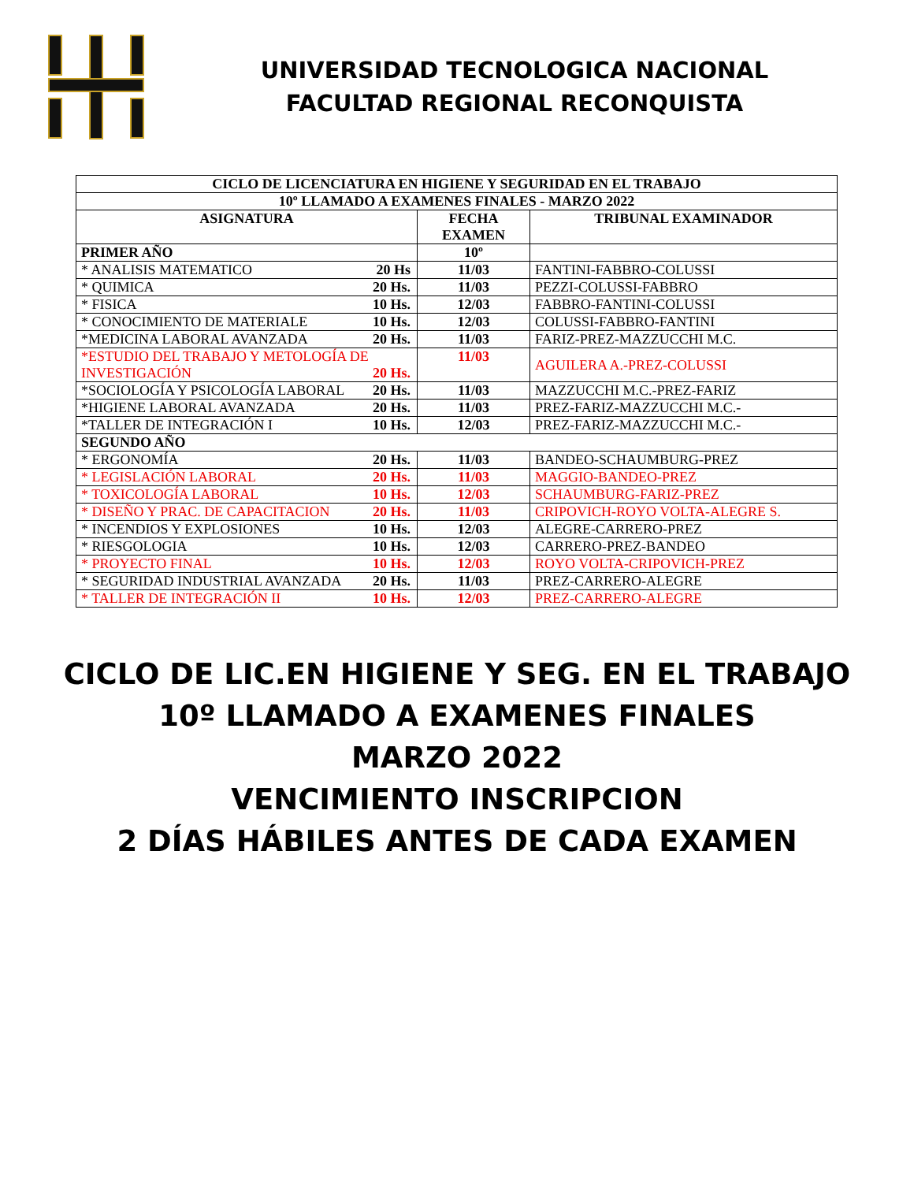UNIVERSIDAD TECNOLOGICA NACIONAL
FACULTAD REGIONAL RECONQUISTA
| CICLO DE LICENCIATURA EN HIGIENE Y SEGURIDAD EN EL TRABAJO | | |
| --- | --- | --- |
| 10º LLAMADO A EXAMENES FINALES - MARZO 2022 | | |
| ASIGNATURA | FECHA EXAMEN | TRIBUNAL EXAMINADOR |
| PRIMER AÑO | 10º | |
| * ANALISIS MATEMATICO 20 Hs | 11/03 | FANTINI-FABBRO-COLUSSI |
| * QUIMICA 20 Hs. | 11/03 | PEZZI-COLUSSI-FABBRO |
| * FISICA 10 Hs. | 12/03 | FABBRO-FANTINI-COLUSSI |
| * CONOCIMIENTO DE MATERIALE 10 Hs. | 12/03 | COLUSSI-FABBRO-FANTINI |
| *MEDICINA LABORAL AVANZADA 20 Hs. | 11/03 | FARIZ-PREZ-MAZZUCCHI M.C. |
| *ESTUDIO DEL TRABAJO Y METOLOGÍA DE INVESTIGACIÓN 20 Hs. | 11/03 | AGUILERA A.-PREZ-COLUSSI |
| *SOCIOLOGÍA Y PSICOLOGÍA LABORAL 20 Hs. | 11/03 | MAZZUCCHI M.C.-PREZ-FARIZ |
| *HIGIENE LABORAL AVANZADA 20 Hs. | 11/03 | PREZ-FARIZ-MAZZUCCHI M.C.- |
| *TALLER DE INTEGRACIÓN I 10 Hs. | 12/03 | PREZ-FARIZ-MAZZUCCHI M.C.- |
| SEGUNDO AÑO | | |
| * ERGONOMÍA 20 Hs. | 11/03 | BANDEO-SCHAUMBURG-PREZ |
| * LEGISLACIÓN LABORAL 20 Hs. | 11/03 | MAGGIO-BANDEO-PREZ |
| * TOXICOLOGÍA LABORAL 10 Hs. | 12/03 | SCHAUMBURG-FARIZ-PREZ |
| * DISEÑO Y PRAC. DE CAPACITACION 20 Hs. | 11/03 | CRIPOVICH-ROYO VOLTA-ALEGRE S. |
| * INCENDIOS Y EXPLOSIONES 10 Hs. | 12/03 | ALEGRE-CARRERO-PREZ |
| * RIESGOLOGIA 10 Hs. | 12/03 | CARRERO-PREZ-BANDEO |
| * PROYECTO FINAL 10 Hs. | 12/03 | ROYO VOLTA-CRIPOVICH-PREZ |
| * SEGURIDAD INDUSTRIAL AVANZADA 20 Hs. | 11/03 | PREZ-CARRERO-ALEGRE |
| * TALLER DE INTEGRACIÓN II 10 Hs. | 12/03 | PREZ-CARRERO-ALEGRE |
CICLO DE LIC.EN HIGIENE Y SEG. EN EL TRABAJO
10º LLAMADO A EXAMENES FINALES
MARZO 2022
VENCIMIENTO INSCRIPCION
2 DÍAS HÁBILES ANTES DE CADA EXAMEN